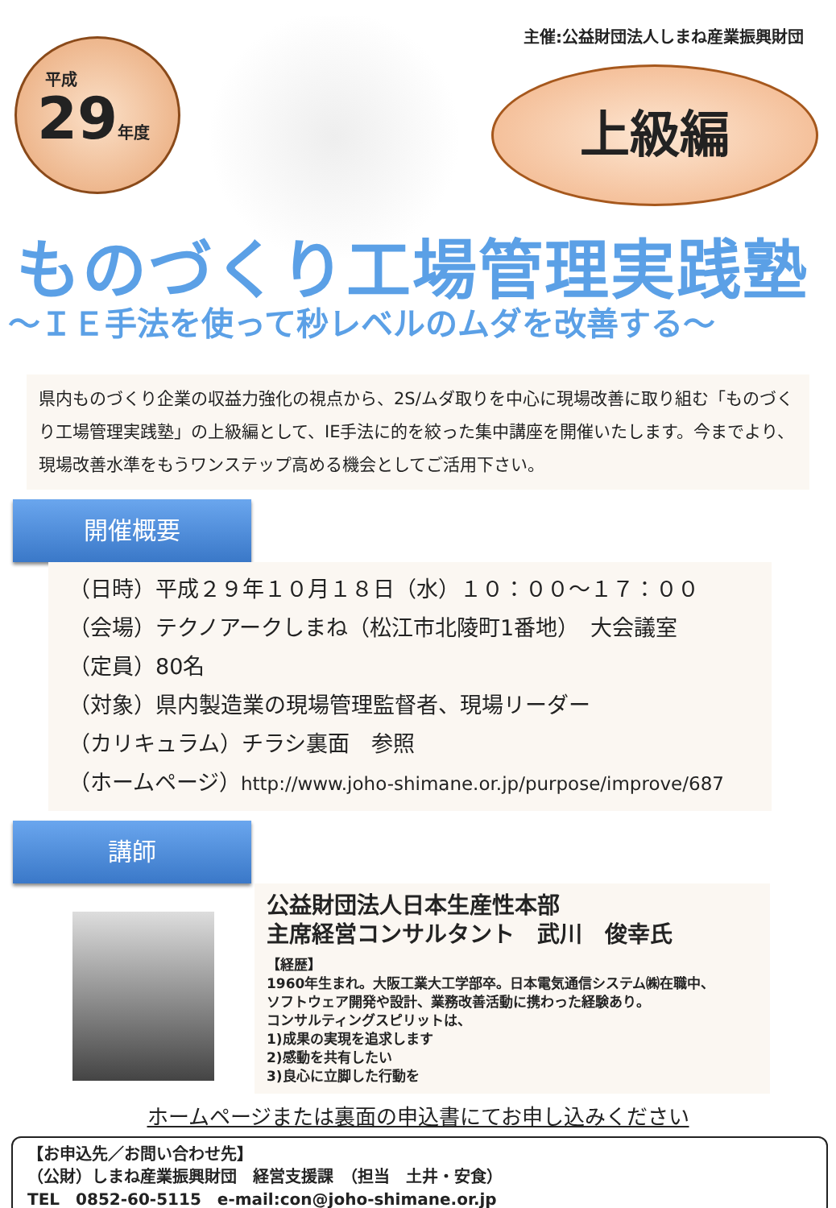平成
29年度
主催:公益財団法人しまね産業振興財団
上級編
ものづくり工場管理実践塾
～ＩＥ手法を使って秒レベルのムダを改善する～
県内ものづくり企業の収益力強化の視点から、2S/ムダ取りを中心に現場改善に取り組む「ものづくり工場管理実践塾」の上級編として、IE手法に的を絞った集中講座を開催いたします。今までより、現場改善水準をもうワンステップ高める機会としてご活用下さい。
開催概要
（日時）平成２９年１０月１８日（水）１０：００～１７：００
（会場）テクノアークしまね（松江市北陵町1番地）　大会議室
（定員）80名
（対象）県内製造業の現場管理監督者、現場リーダー
（カリキュラム）チラシ裏面　参照
（ホームページ）http://www.joho-shimane.or.jp/purpose/improve/687
講師
公益財団法人日本生産性本部
主席経営コンサルタント　武川　俊幸氏
【経歴】
1960年生まれ。大阪工業大工学部卒。日本電気通信システム㈱在職中、
ソフトウェア開発や設計、業務改善活動に携わった経験あり。
コンサルティングスピリットは、
1)成果の実現を追求します
2)感動を共有したい
3)良心に立脚した行動を
ホームページまたは裏面の申込書にてお申し込みください
【お申込先／お問い合わせ先】
（公財）しまね産業振興財団　経営支援課　（担当　土井・安食）
TEL　0852-60-5115　e-mail:con@joho-shimane.or.jp